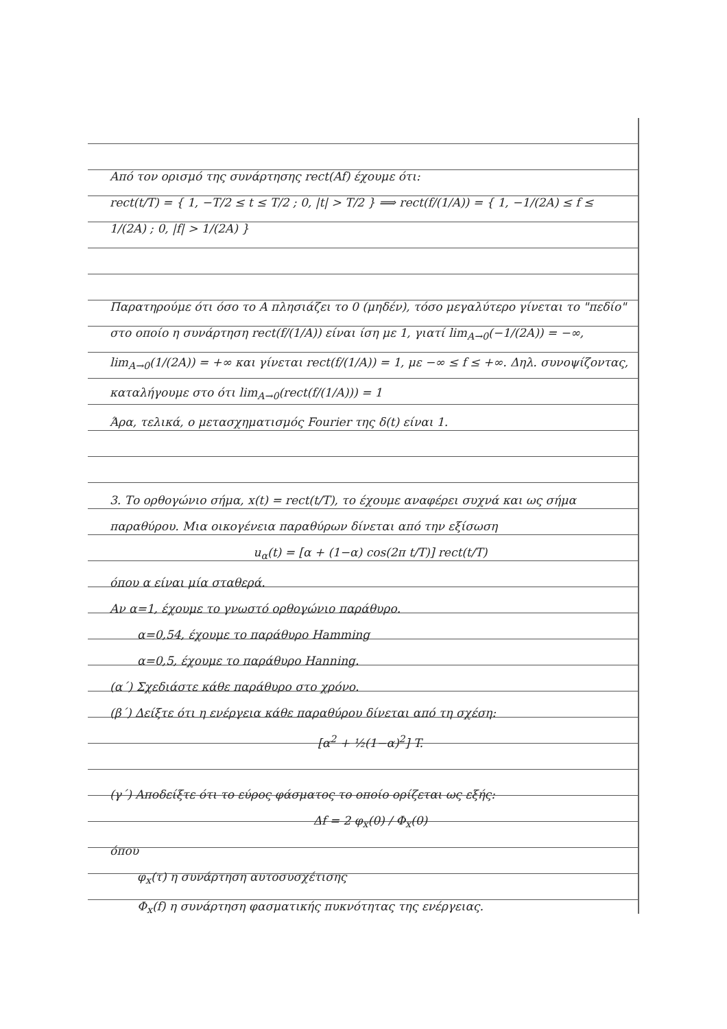Από τον ορισμό της συνάρτησης rect(Af) έχουμε ότι:
rect(t/T) = { 1, −T/2 ≤ t ≤ T/2 ; 0, |t| > T/2 } ⟹ rect(f/(1/A)) = { 1, −1/(2A) ≤ f ≤ 1/(2A) ; 0, |f| > 1/(2A) }
Παρατηρούμε ότι όσο το A πλησιάζει το 0 (μηδέν), τόσο μεγαλύτερο γίνεται το "πεδίο" στο οποίο η συνάρτηση rect(f/(1/A)) είναι ίση με 1, γιατί lim<sub>A→0</sub>(−1/(2A)) = −∞, lim<sub>A→0</sub>(1/(2A)) = +∞ και γίνεται rect(f/(1/A)) = 1, με −∞ ≤ f ≤ +∞. Δηλ. συνοψίζοντας, καταλήγουμε στο ότι lim<sub>A→0</sub>(rect(f/(1/A))) = 1
Άρα, τελικά, ο μετασχηματισμός Fourier της δ(t) είναι 1.
3. Το ορθογώνιο σήμα, x(t) = rect(t/T), το έχουμε αναφέρει συχνά και ως σήμα παραθύρου. Μια οικογένεια παραθύρων δίνεται από την εξίσωση
u<sub>α</sub>(t) = [α + (1−α) cos(2π t/T)] rect(t/T)
όπου α είναι μία σταθερά.
Αν α=1, έχουμε το γνωστό ορθογώνιο παράθυρο.
α=0,54, έχουμε το παράθυρο Hamming
α=0,5, έχουμε το παράθυρο Hanning.
(α΄) Σχεδιάστε κάθε παράθυρο στο χρόνο.
(β΄) Δείξτε ότι η ενέργεια κάθε παραθύρου δίνεται από τη σχέση:
[α<sup>2</sup> + ½(1−α)<sup>2</sup>] T.
(γ΄) Αποδείξτε ότι το εύρος φάσματος το οποίο ορίζεται ως εξής:
Δf = 2 φ<sub>x</sub>(0) / Φ<sub>x</sub>(0)
όπου
φ<sub>x</sub>(τ) η συνάρτηση αυτοσυσχέτισης
Φ<sub>x</sub>(f) η συνάρτηση φασματικής πυκνότητας της ενέργειας.